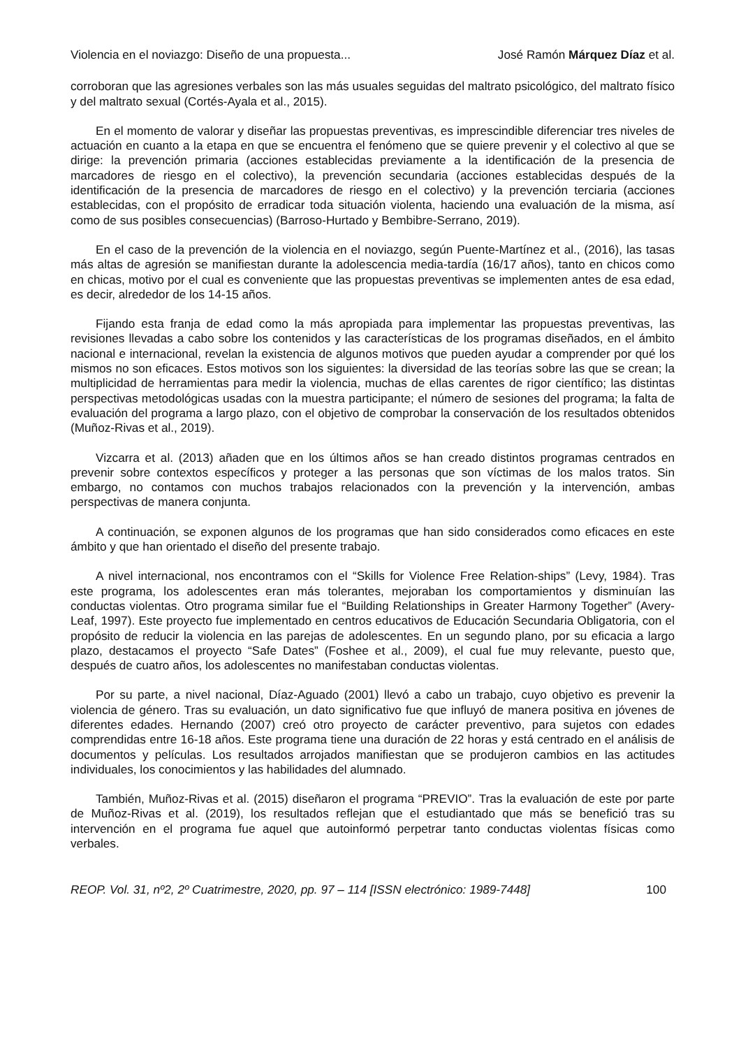Violencia en el noviazgo: Diseño de una propuesta... José Ramón Márquez Díaz et al.
corroboran que las agresiones verbales son las más usuales seguidas del maltrato psicológico, del maltrato físico y del maltrato sexual (Cortés-Ayala et al., 2015).
En el momento de valorar y diseñar las propuestas preventivas, es imprescindible diferenciar tres niveles de actuación en cuanto a la etapa en que se encuentra el fenómeno que se quiere prevenir y el colectivo al que se dirige: la prevención primaria (acciones establecidas previamente a la identificación de la presencia de marcadores de riesgo en el colectivo), la prevención secundaria (acciones establecidas después de la identificación de la presencia de marcadores de riesgo en el colectivo) y la prevención terciaria (acciones establecidas, con el propósito de erradicar toda situación violenta, haciendo una evaluación de la misma, así como de sus posibles consecuencias) (Barroso-Hurtado y Bembibre-Serrano, 2019).
En el caso de la prevención de la violencia en el noviazgo, según Puente-Martínez et al., (2016), las tasas más altas de agresión se manifiestan durante la adolescencia media-tardía (16/17 años), tanto en chicos como en chicas, motivo por el cual es conveniente que las propuestas preventivas se implementen antes de esa edad, es decir, alrededor de los 14-15 años.
Fijando esta franja de edad como la más apropiada para implementar las propuestas preventivas, las revisiones llevadas a cabo sobre los contenidos y las características de los programas diseñados, en el ámbito nacional e internacional, revelan la existencia de algunos motivos que pueden ayudar a comprender por qué los mismos no son eficaces. Estos motivos son los siguientes: la diversidad de las teorías sobre las que se crean; la multiplicidad de herramientas para medir la violencia, muchas de ellas carentes de rigor científico; las distintas perspectivas metodológicas usadas con la muestra participante; el número de sesiones del programa; la falta de evaluación del programa a largo plazo, con el objetivo de comprobar la conservación de los resultados obtenidos (Muñoz-Rivas et al., 2019).
Vizcarra et al. (2013) añaden que en los últimos años se han creado distintos programas centrados en prevenir sobre contextos específicos y proteger a las personas que son víctimas de los malos tratos. Sin embargo, no contamos con muchos trabajos relacionados con la prevención y la intervención, ambas perspectivas de manera conjunta.
A continuación, se exponen algunos de los programas que han sido considerados como eficaces en este ámbito y que han orientado el diseño del presente trabajo.
A nivel internacional, nos encontramos con el “Skills for Violence Free Relation-ships” (Levy, 1984). Tras este programa, los adolescentes eran más tolerantes, mejoraban los comportamientos y disminuían las conductas violentas. Otro programa similar fue el “Building Relationships in Greater Harmony Together” (Avery-Leaf, 1997). Este proyecto fue implementado en centros educativos de Educación Secundaria Obligatoria, con el propósito de reducir la violencia en las parejas de adolescentes. En un segundo plano, por su eficacia a largo plazo, destacamos el proyecto “Safe Dates” (Foshee et al., 2009), el cual fue muy relevante, puesto que, después de cuatro años, los adolescentes no manifestaban conductas violentas.
Por su parte, a nivel nacional, Díaz-Aguado (2001) llevó a cabo un trabajo, cuyo objetivo es prevenir la violencia de género. Tras su evaluación, un dato significativo fue que influyó de manera positiva en jóvenes de diferentes edades. Hernando (2007) creó otro proyecto de carácter preventivo, para sujetos con edades comprendidas entre 16-18 años. Este programa tiene una duración de 22 horas y está centrado en el análisis de documentos y películas. Los resultados arrojados manifiestan que se produjeron cambios en las actitudes individuales, los conocimientos y las habilidades del alumnado.
También, Muñoz-Rivas et al. (2015) diseñaron el programa “PREVIO”. Tras la evaluación de este por parte de Muñoz-Rivas et al. (2019), los resultados reflejan que el estudiantado que más se benefició tras su intervención en el programa fue aquel que autoinformó perpetrar tanto conductas violentas físicas como verbales.
REOP. Vol. 31, nº2, 2º Cuatrimestre, 2020, pp. 97 – 114 [ISSN electrónico: 1989-7448] 100